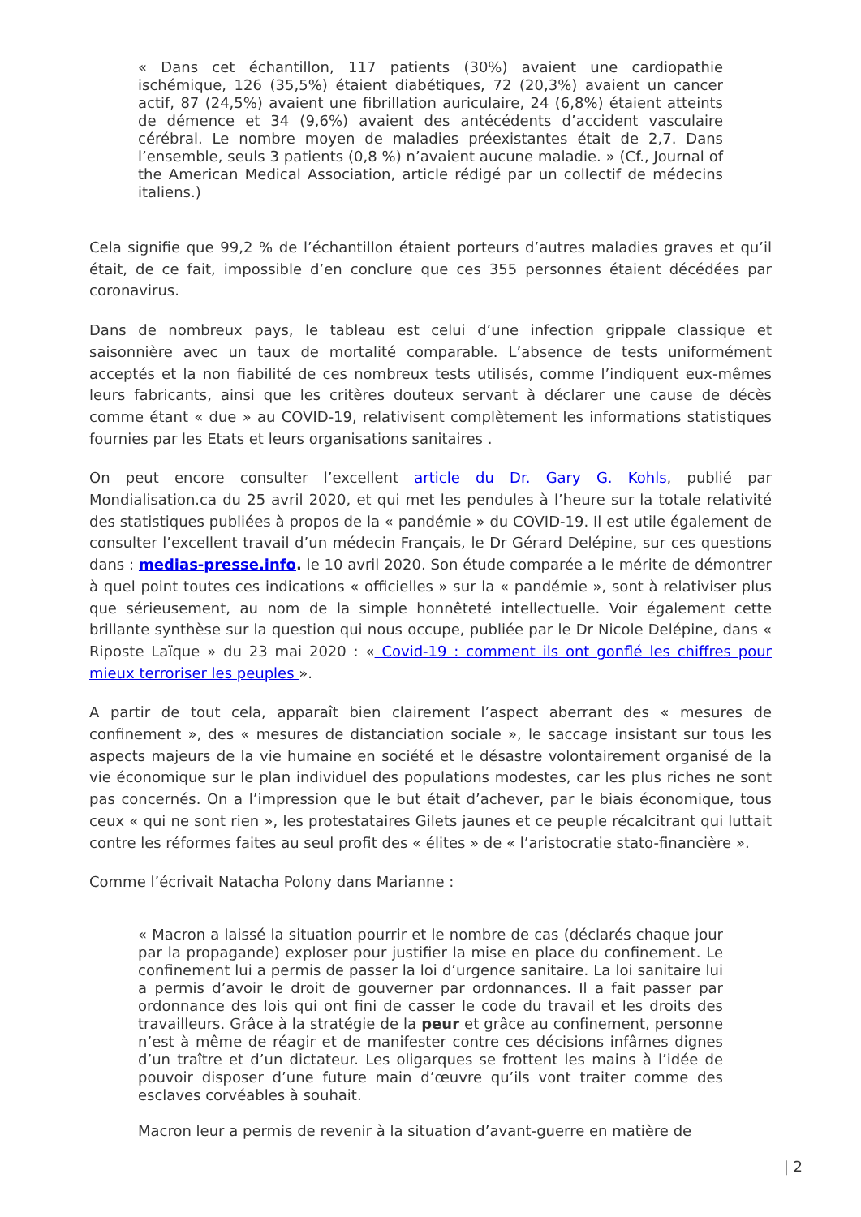« Dans cet échantillon, 117 patients (30%) avaient une cardiopathie ischémique, 126 (35,5%) étaient diabétiques, 72 (20,3%) avaient un cancer actif, 87 (24,5%) avaient une fibrillation auriculaire, 24 (6,8%) étaient atteints de démence et 34 (9,6%) avaient des antécédents d’accident vasculaire cérébral. Le nombre moyen de maladies préexistantes était de 2,7. Dans l’ensemble, seuls 3 patients (0,8 %) n’avaient aucune maladie. » (Cf., Journal of the American Medical Association, article rédigé par un collectif de médecins italiens.)
Cela signifie que 99,2 % de l’échantillon étaient porteurs d’autres maladies graves et qu’il était, de ce fait, impossible d’en conclure que ces 355 personnes étaient décédées par coronavirus.
Dans de nombreux pays, le tableau est celui d’une infection grippale classique et saisonnière avec un taux de mortalité comparable. L’absence de tests uniformément acceptés et la non fiabilité de ces nombreux tests utilisés, comme l’indiquent eux-mêmes leurs fabricants, ainsi que les critères douteux servant à déclarer une cause de décès comme étant « due » au COVID-19, relativisent complètement les informations statistiques fournies par les Etats et leurs organisations sanitaires .
On peut encore consulter l’excellent article du Dr. Gary G. Kohls, publié par Mondialisation.ca du 25 avril 2020, et qui met les pendules à l’heure sur la totale relativité des statistiques publiées à propos de la « pandémie » du COVID-19. Il est utile également de consulter l’excellent travail d’un médecin Français, le Dr Gérard Delépine, sur ces questions dans : medias-presse.info. le 10 avril 2020. Son étude comparée a le mérite de démontrer à quel point toutes ces indications « officielles » sur la « pandémie », sont à relativiser plus que sérieusement, au nom de la simple honnêteté intellectuelle. Voir également cette brillante synthèse sur la question qui nous occupe, publiée par le Dr Nicole Delépine, dans « Riposte Laïque » du 23 mai 2020 : « Covid-19 : comment ils ont gonflé les chiffres pour mieux terroriser les peuples ».
A partir de tout cela, apparaît bien clairement l’aspect aberrant des « mesures de confinement », des « mesures de distanciation sociale », le saccage insistant sur tous les aspects majeurs de la vie humaine en société et le désastre volontairement organisé de la vie économique sur le plan individuel des populations modestes, car les plus riches ne sont pas concernés. On a l’impression que le but était d’achever, par le biais économique, tous ceux « qui ne sont rien », les protestataires Gilets jaunes et ce peuple récalcitrant qui luttait contre les réformes faites au seul profit des « élites » de « l’aristocratie stato-financière ».
Comme l’écrivait Natacha Polony dans Marianne :
« Macron a laissé la situation pourrir et le nombre de cas (déclarés chaque jour par la propagande) exploser pour justifier la mise en place du confinement. Le confinement lui a permis de passer la loi d’urgence sanitaire. La loi sanitaire lui a permis d’avoir le droit de gouverner par ordonnances. Il a fait passer par ordonnance des lois qui ont fini de casser le code du travail et les droits des travailleurs. Grâce à la stratégie de la peur et grâce au confinement, personne n’est à même de réagir et de manifester contre ces décisions infâmes dignes d’un traître et d’un dictateur. Les oligarques se frottent les mains à l’idée de pouvoir disposer d’une future main d’œuvre qu’ils vont traiter comme des esclaves corvéables à souhait.
Macron leur a permis de revenir à la situation d’avant-guerre en matière de
| 2